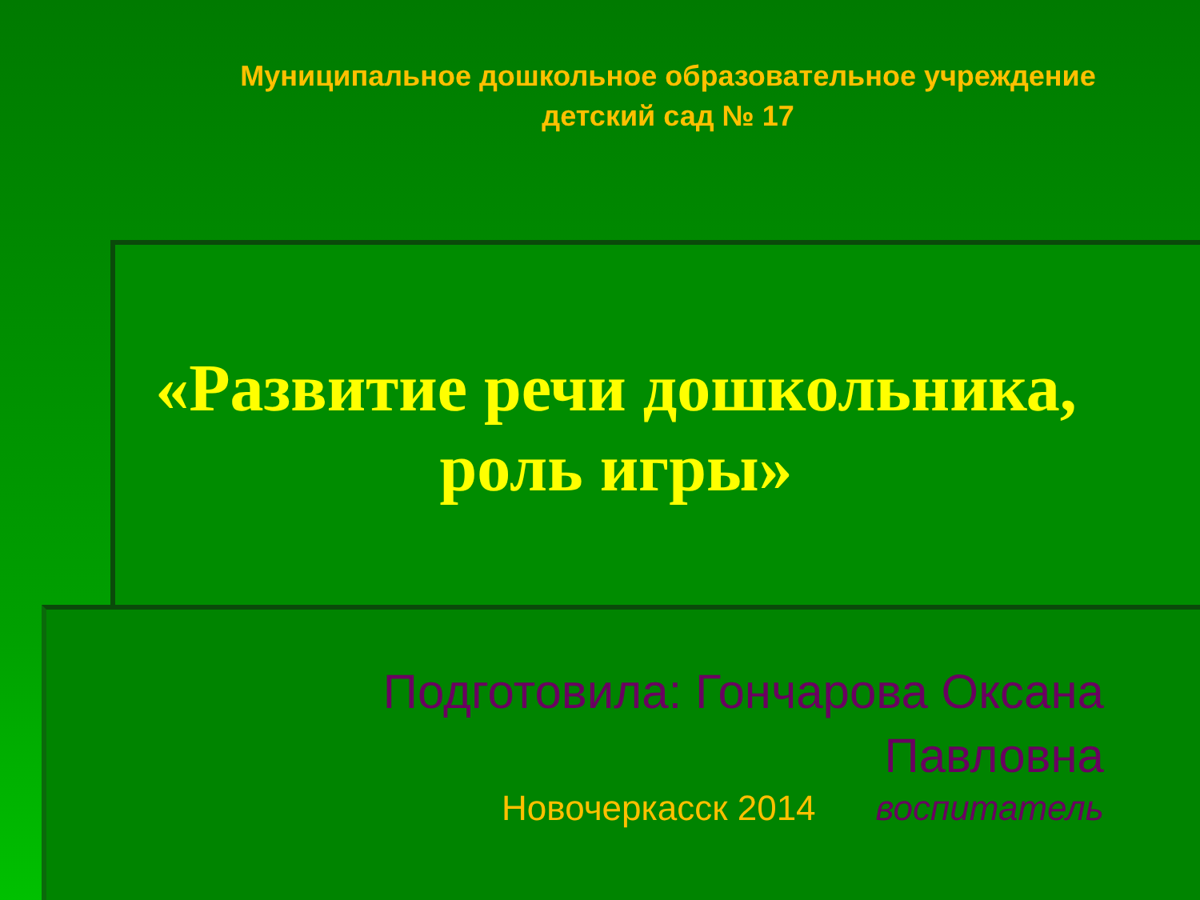Муниципальное дошкольное образовательное учреждение детский сад № 17
«Развитие речи дошкольника,
роль игры»
Подготовила: Гончарова Оксана
Павловна
Новочеркасск 2014 воспитатель